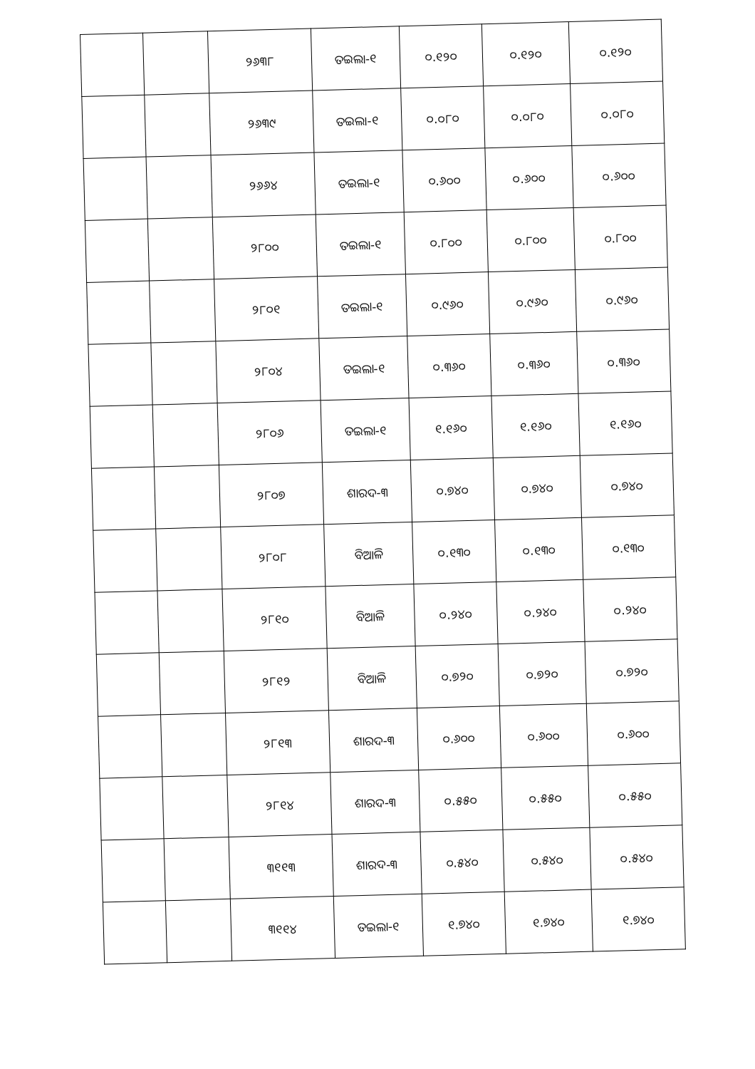| | | ୨୬୩୮ | ତଇଲା-୧ | ୦.୧୨୦ | ୦.୧୨୦ | ୦.୧୨୦ |
| | | ୨୬୩୯ | ତଇଲା-୧ | ୦.୦୮୦ | ୦.୦୮୦ | ୦.୦୮୦ |
| | | ୨୬୬୪ | ତଇଲା-୧ | ୦.୬୦୦ | ୦.୬୦୦ | ୦.୬୦୦ |
| | | ୨୮୦୦ | ତଇଲା-୧ | ୦.୮୦୦ | ୦.୮୦୦ | ୦.୮୦୦ |
| | | ୨୮୦୧ | ତଇଲା-୧ | ୦.୯୬୦ | ୦.୯୬୦ | ୦.୯୬୦ |
| | | ୨୮୦୪ | ତଇଲା-୧ | ୦.୩୬୦ | ୦.୩୬୦ | ୦.୩୬୦ |
| | | ୨୮୦୬ | ତଇଲା-୧ | ୧.୧୬୦ | ୧.୧୬୦ | ୧.୧୬୦ |
| | | ୨୮୦୭ | ଶାରଦ-୩ | ୦.୭୪୦ | ୦.୭୪୦ | ୦.୭୪୦ |
| | | ୨୮୦୮ | ବିଆଳି | ୦.୧୩୦ | ୦.୧୩୦ | ୦.୧୩୦ |
| | | ୨୮୧୦ | ବିଆଳି | ୦.୨୪୦ | ୦.୨୪୦ | ୦.୨୪୦ |
| | | ୨୮୧୨ | ବିଆଳି | ୦.୭୨୦ | ୦.୭୨୦ | ୦.୭୨୦ |
| | | ୨୮୧୩ | ଶାରଦ-୩ | ୦.୬୦୦ | ୦.୬୦୦ | ୦.୬୦୦ |
| | | ୨୮୧୪ | ଶାରଦ-୩ | ୦.୫୫୦ | ୦.୫୫୦ | ୦.୫୫୦ |
| | | ୩୧୧୩ | ଶାରଦ-୩ | ୦.୫୪୦ | ୦.୫୪୦ | ୦.୫୪୦ |
| | | ୩୧୧୪ | ତଇଲା-୧ | ୧.୭୪୦ | ୧.୭୪୦ | ୧.୭୪୦ |